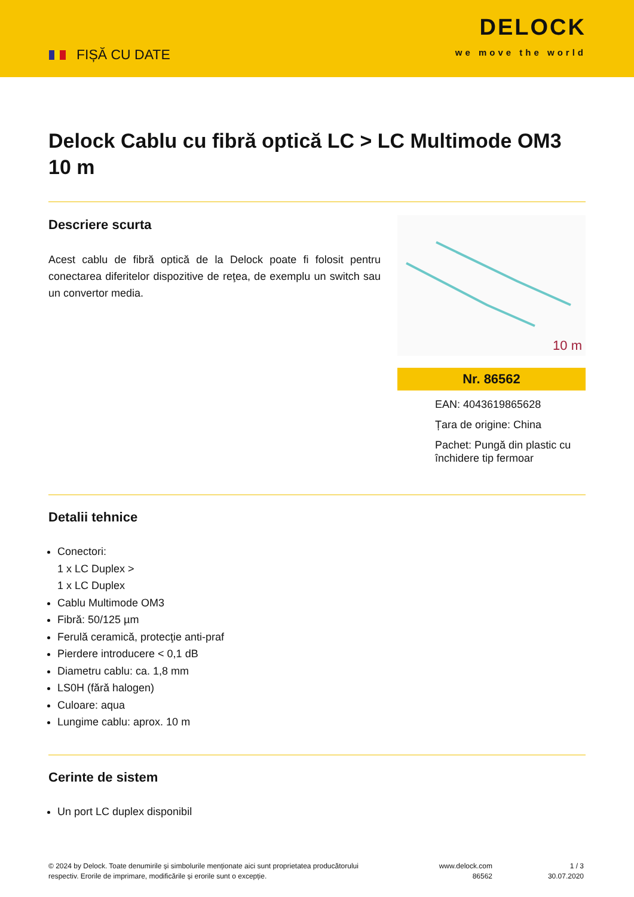FIȘĂ CU DATE
DELOCK
we move the world
Delock Cablu cu fibră optică LC > LC Multimode OM3 10 m
Descriere scurta
Acest cablu de fibră optică de la Delock poate fi folosit pentru conectarea diferitelor dispozitive de reţea, de exemplu un switch sau un convertor media.
10 m
Nr. 86562
EAN: 4043619865628
Țara de origine: China
Pachet: Pungă din plastic cu închidere tip fermoar
Detalii tehnice
Conectori:
1 x LC Duplex >
1 x LC Duplex
Cablu Multimode OM3
Fibră: 50/125 µm
Ferulă ceramică, protecţie anti-praf
Pierdere introducere < 0,1 dB
Diametru cablu: ca. 1,8 mm
LS0H (fără halogen)
Culoare: aqua
Lungime cablu: aprox. 10 m
Cerinte de sistem
Un port LC duplex disponibil
© 2024 by Delock. Toate denumirile și simbolurile menționate aici sunt proprietatea producătorului respectiv. Erorile de imprimare, modificările și erorile sunt o excepție.
www.delock.com
86562
1 / 3
30.07.2020